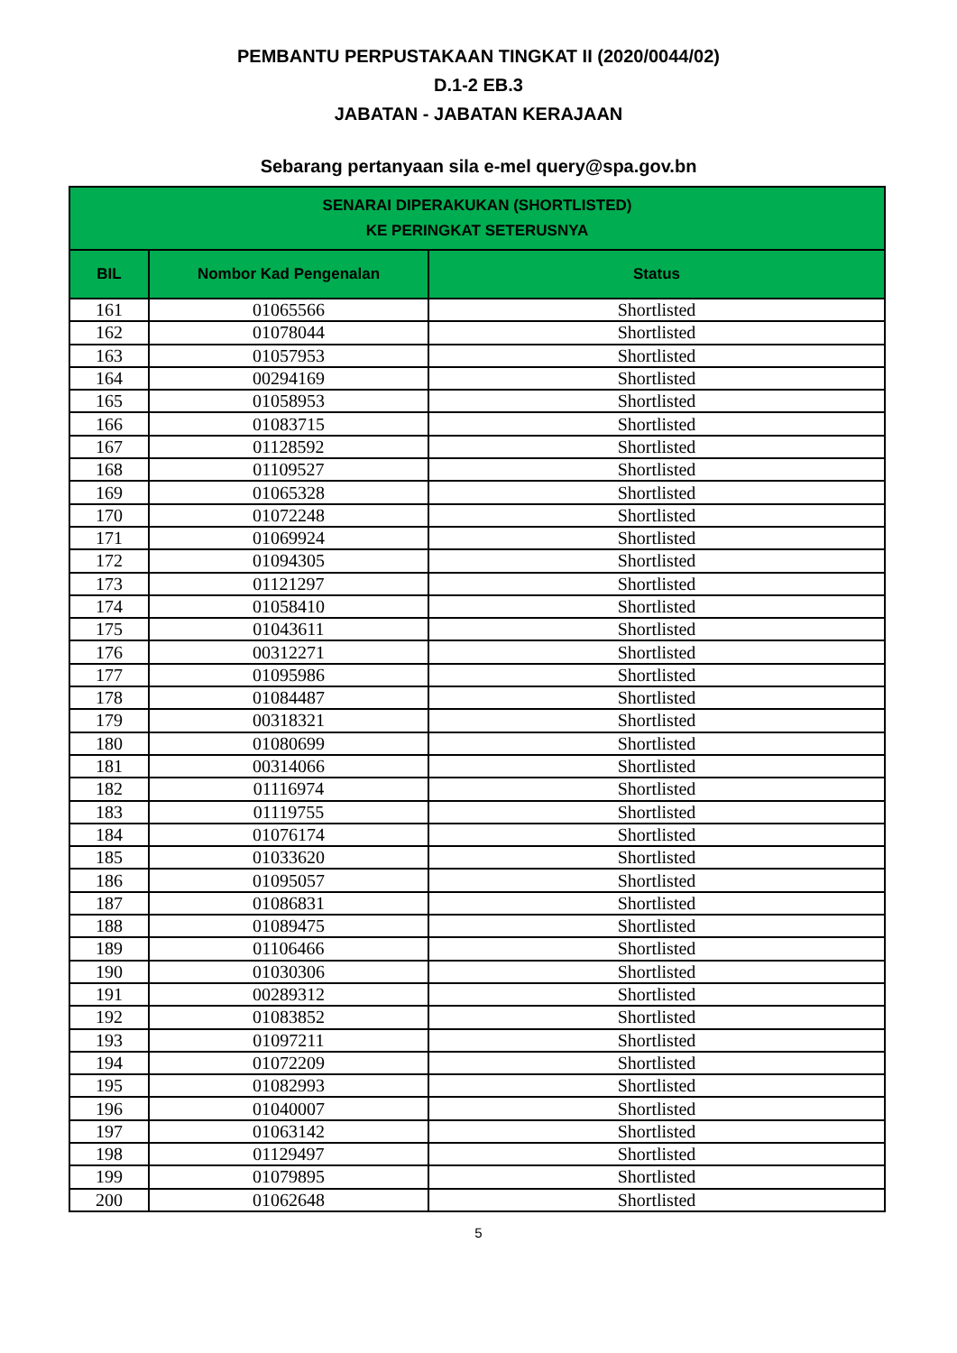PEMBANTU PERPUSTAKAAN TINGKAT II (2020/0044/02)
D.1-2 EB.3
JABATAN - JABATAN KERAJAAN
Sebarang pertanyaan sila e-mel query@spa.gov.bn
| SENARAI DIPERAKUKAN (SHORTLISTED) KE PERINGKAT SETERUSNYA | | |
| --- | --- | --- |
| BIL | Nombor Kad Pengenalan | Status |
| 161 | 01065566 | Shortlisted |
| 162 | 01078044 | Shortlisted |
| 163 | 01057953 | Shortlisted |
| 164 | 00294169 | Shortlisted |
| 165 | 01058953 | Shortlisted |
| 166 | 01083715 | Shortlisted |
| 167 | 01128592 | Shortlisted |
| 168 | 01109527 | Shortlisted |
| 169 | 01065328 | Shortlisted |
| 170 | 01072248 | Shortlisted |
| 171 | 01069924 | Shortlisted |
| 172 | 01094305 | Shortlisted |
| 173 | 01121297 | Shortlisted |
| 174 | 01058410 | Shortlisted |
| 175 | 01043611 | Shortlisted |
| 176 | 00312271 | Shortlisted |
| 177 | 01095986 | Shortlisted |
| 178 | 01084487 | Shortlisted |
| 179 | 00318321 | Shortlisted |
| 180 | 01080699 | Shortlisted |
| 181 | 00314066 | Shortlisted |
| 182 | 01116974 | Shortlisted |
| 183 | 01119755 | Shortlisted |
| 184 | 01076174 | Shortlisted |
| 185 | 01033620 | Shortlisted |
| 186 | 01095057 | Shortlisted |
| 187 | 01086831 | Shortlisted |
| 188 | 01089475 | Shortlisted |
| 189 | 01106466 | Shortlisted |
| 190 | 01030306 | Shortlisted |
| 191 | 00289312 | Shortlisted |
| 192 | 01083852 | Shortlisted |
| 193 | 01097211 | Shortlisted |
| 194 | 01072209 | Shortlisted |
| 195 | 01082993 | Shortlisted |
| 196 | 01040007 | Shortlisted |
| 197 | 01063142 | Shortlisted |
| 198 | 01129497 | Shortlisted |
| 199 | 01079895 | Shortlisted |
| 200 | 01062648 | Shortlisted |
5